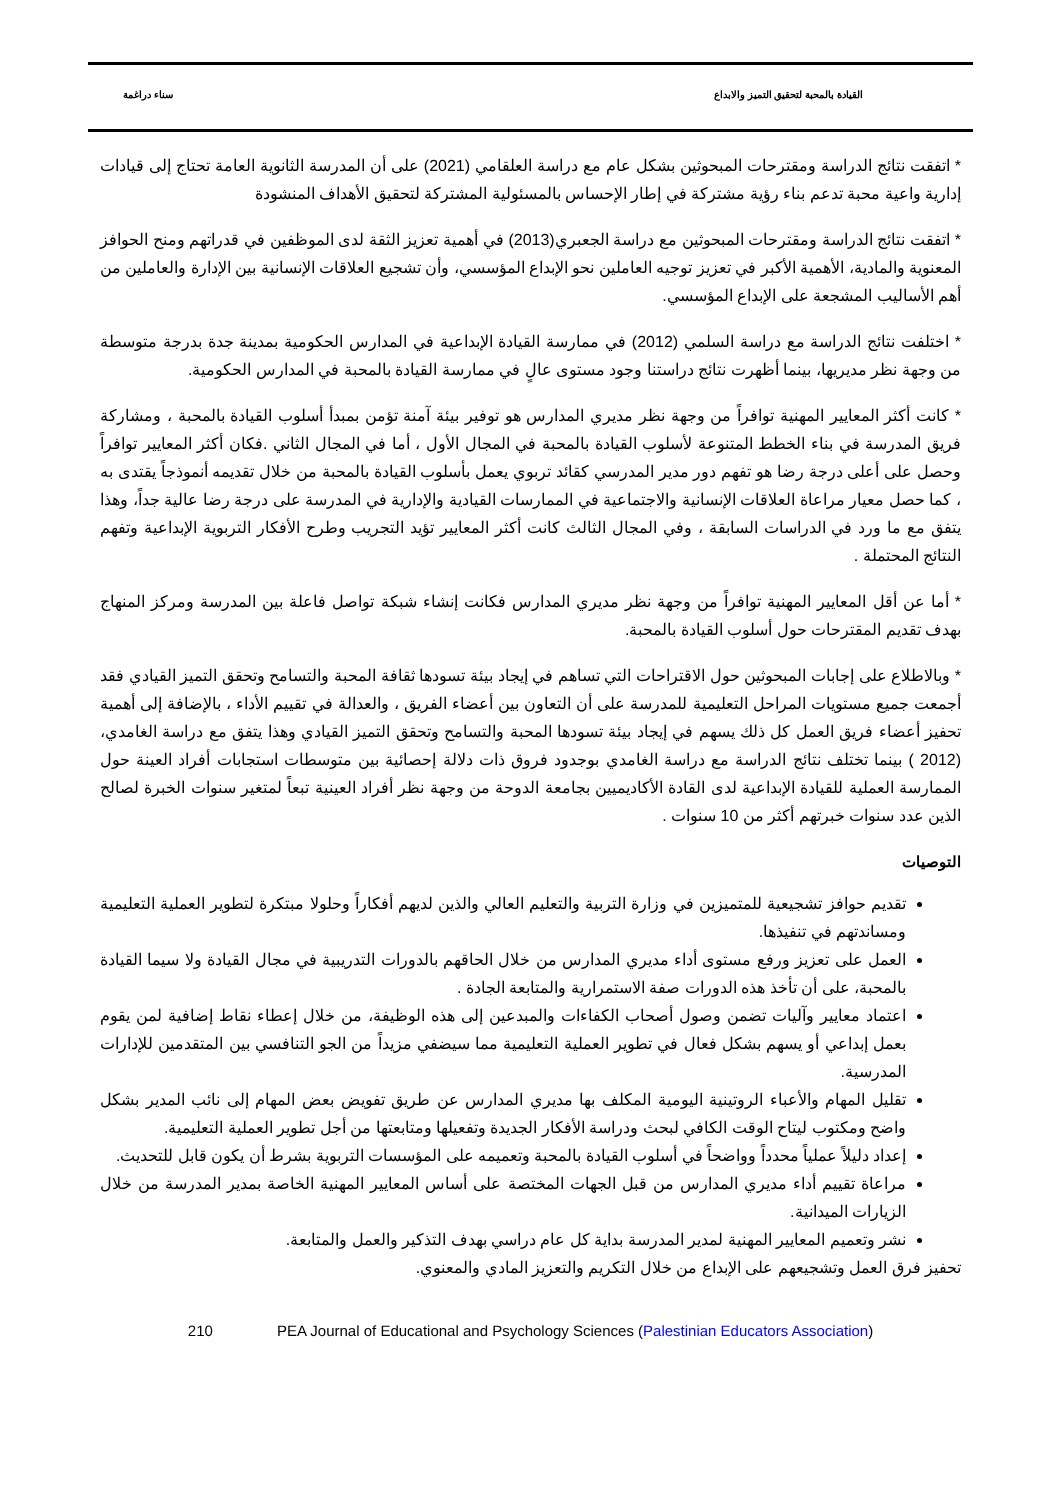القيادة بالمحبة لتحقيق التميز والابداع
سناء دراغمة
* اتفقت نتائج الدراسة ومقترحات المبحوثين بشكل عام مع دراسة العلقامي (2021) على أن المدرسة الثانوية العامة تحتاج إلى قيادات إدارية واعية محبة تدعم بناء رؤية مشتركة في إطار الإحساس بالمسئولية المشتركة لتحقيق الأهداف المنشودة
* اتفقت نتائج الدراسة ومقترحات المبحوثين مع دراسة الجعبري(2013) في أهمية تعزيز الثقة لدى الموظفين في قدراتهم ومنح الحوافز المعنوية والمادية، الأهمية الأكبر في تعزيز توجيه العاملين نحو الإبداع المؤسسي، وأن تشجيع العلاقات الإنسانية بين الإدارة والعاملين من أهم الأساليب المشجعة على الإبداع المؤسسي.
* اختلفت نتائج الدراسة مع دراسة السلمي (2012) في ممارسة القيادة الإبداعية في المدارس الحكومية بمدينة جدة بدرجة متوسطة من وجهة نظر مديريها، بينما أظهرت نتائج دراستنا وجود مستوى عالٍ في ممارسة القيادة بالمحبة في المدارس الحكومية.
* كانت أكثر المعايير المهنية توافراً من وجهة نظر مديري المدارس هو توفير بيئة آمنة تؤمن بمبدأ أسلوب القيادة بالمحبة ، ومشاركة فريق المدرسة في بناء الخطط المتنوعة لأسلوب القيادة بالمحبة في المجال الأول ، أما في المجال الثاني .فكان أكثر المعايير توافراً وحصل على أعلى درجة رضا هو تفهم دور مدير المدرسي كقائد تربوي يعمل بأسلوب القيادة بالمحبة من خلال تقديمه أنموذجاً يقتدى به ، كما حصل معيار مراعاة العلاقات الإنسانية والاجتماعية في الممارسات القيادية والإدارية في المدرسة على درجة رضا عالية جداً، وهذا يتفق مع ما ورد في الدراسات السابقة ، وفي المجال الثالث كانت أكثر المعايير تؤيد التجريب وطرح الأفكار التربوية الإبداعية وتفهم النتائج المحتملة .
* أما عن أقل المعايير المهنية توافراً من وجهة نظر مديري المدارس فكانت إنشاء شبكة تواصل فاعلة بين المدرسة ومركز المنهاج بهدف تقديم المقترحات حول أسلوب القيادة بالمحبة.
* وبالاطلاع على إجابات المبحوثين حول الاقتراحات التي تساهم في إيجاد بيئة تسودها ثقافة المحبة والتسامح وتحقق التميز القيادي فقد أجمعت جميع مستويات المراحل التعليمية للمدرسة على أن التعاون بين أعضاء الفريق ، والعدالة في تقييم الأداء ، بالإضافة إلى أهمية تحفيز أعضاء فريق العمل كل ذلك يسهم في إيجاد بيئة تسودها المحبة والتسامح وتحقق التميز القيادي وهذا يتفق مع دراسة الغامدي، (2012 ) بينما تختلف نتائج الدراسة مع دراسة الغامدي بوجدود فروق ذات دلالة إحصائية بين متوسطات استجابات أفراد العينة حول الممارسة العملية للقيادة الإبداعية لدى القادة الأكاديميين بجامعة الدوحة من وجهة نظر أفراد العينية تبعاً لمتغير سنوات الخبرة لصالح الذين عدد سنوات خبرتهم أكثر من 10 سنوات .
التوصيات
تقديم حوافز تشجيعية للمتميزين في وزارة التربية والتعليم العالي والذين لديهم أفكاراً وحلولا مبتكرة لتطوير العملية التعليمية ومساندتهم في تنفيذها.
العمل على تعزيز ورفع مستوى أداء مديري المدارس من خلال الحاقهم بالدورات التدريبية في مجال القيادة ولا سيما القيادة بالمحبة، على أن تأخذ هذه الدورات صفة الاستمرارية والمتابعة الجادة .
اعتماد معايير وآليات تضمن وصول أصحاب الكفاءات والمبدعين إلى هذه الوظيفة، من خلال إعطاء نقاط إضافية لمن يقوم بعمل إبداعي أو يسهم بشكل فعال في تطوير العملية التعليمية مما سيضفي مزيداً من الجو التنافسي بين المتقدمين للإدارات المدرسية.
تقليل المهام والأعباء الروتينية اليومية المكلف بها مديري المدارس عن طريق تفويض بعض المهام إلى نائب المدير بشكل واضح ومكتوب ليتاح الوقت الكافي لبحث ودراسة الأفكار الجديدة وتفعيلها ومتابعتها من أجل تطوير العملية التعليمية.
إعداد دليلاً عملياً محدداً وواضحاً في أسلوب القيادة بالمحبة وتعميمه على المؤسسات التربوية بشرط أن يكون قابل للتحديث.
مراعاة تقييم أداء مديري المدارس من قبل الجهات المختصة على أساس المعايير المهنية الخاصة بمدير المدرسة من خلال الزيارات الميدانية.
نشر وتعميم المعايير المهنية لمدير المدرسة بداية كل عام دراسي بهدف التذكير والعمل والمتابعة.
تحفيز فرق العمل وتشجيعهم على الإبداع من خلال التكريم والتعزيز المادي والمعنوي.
210 PEA Journal of Educational and Psychology Sciences (Palestinian Educators Association)